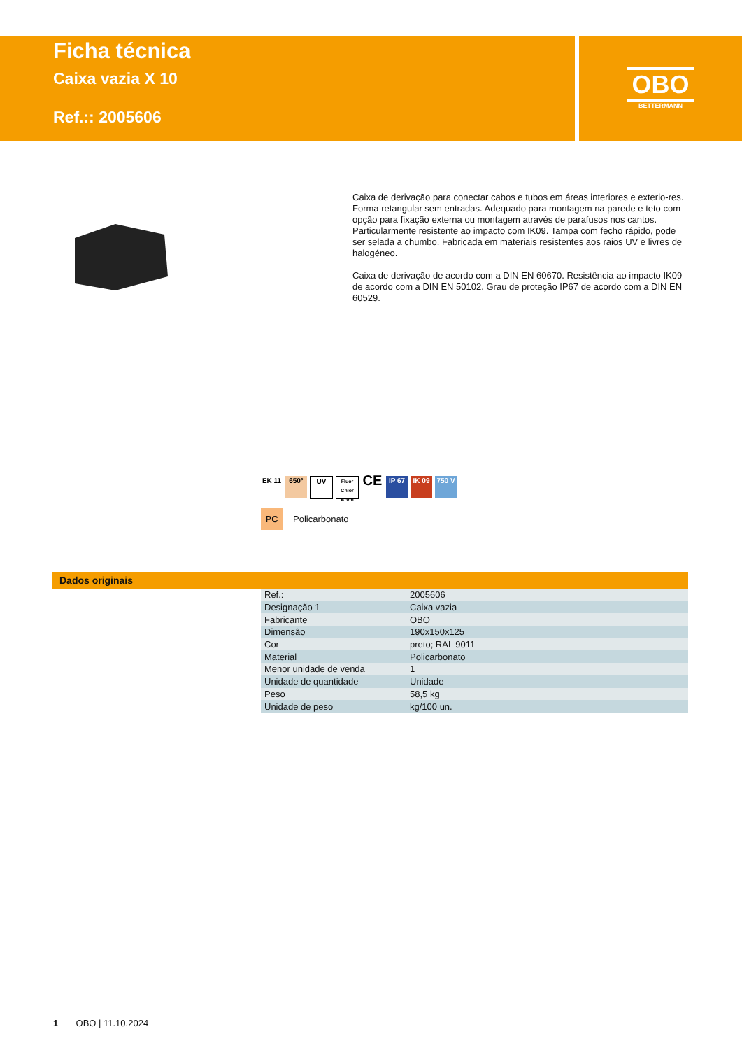Ficha técnica
Caixa vazia X 10
Ref.:: 2005606
OBO
BETTERMANN
Caixa de derivação para conectar cabos e tubos em áreas interiores e exterio-res. Forma retangular sem entradas. Adequado para montagem na parede e teto com opção para fixação externa ou montagem através de parafusos nos cantos. Particularmente resistente ao impacto com IK09. Tampa com fecho rápido, pode ser selada a chumbo. Fabricada em materiais resistentes aos raios UV e livres de halogéneo.
Caixa de derivação de acordo com a DIN EN 60670. Resistência ao impacto IK09 de acordo com a DIN EN 50102. Grau de proteção IP67 de acordo com a DIN EN 60529.
EK 11 650° UV
Fluor Chlor Brom
CE
IP 67 IK 09 750 V
PC Policarbonato
Dados originais
| Ref.: | 2005606 |
| Designação 1 | Caixa vazia |
| Fabricante | OBO |
| Dimensão | 190x150x125 |
| Cor | preto; RAL 9011 |
| Material | Policarbonato |
| Menor unidade de venda | 1 |
| Unidade de quantidade | Unidade |
| Peso | 58,5 kg |
| Unidade de peso | kg/100 un. |
1 OBO | 11.10.2024